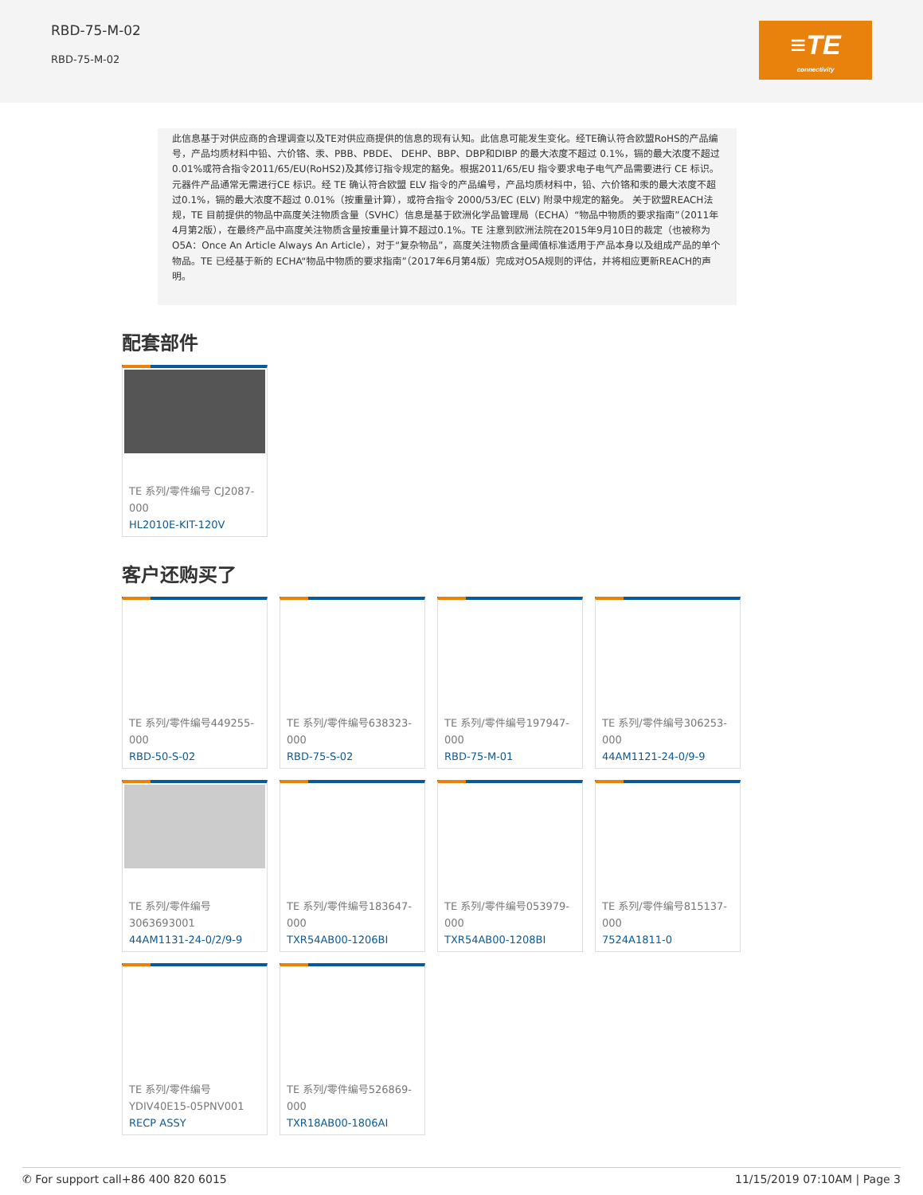RBD-75-M-02
RBD-75-M-02
≡TE
connectivity
此信息基于对供应商的合理调查以及TE对供应商提供的信息的现有认知。此信息可能发生变化。经TE确认符合欧盟RoHS的产品编号，产品均质材料中铅、六价铬、汞、PBB、PBDE、 DEHP、BBP、DBP和DIBP 的最大浓度不超过 0.1%，镉的最大浓度不超过 0.01%或符合指令2011/65/EU(RoHS2)及其修订指令规定的豁免。根据2011/65/EU 指令要求电子电气产品需要进行 CE 标识。元器件产品通常无需进行CE 标识。经 TE 确认符合欧盟 ELV 指令的产品编号，产品均质材料中，铅、六价铬和汞的最大浓度不超过0.1%，镉的最大浓度不超过 0.01%（按重量计算），或符合指令 2000/53/EC (ELV) 附录中规定的豁免。 关于欧盟REACH法规，TE 目前提供的物品中高度关注物质含量（SVHC）信息是基于欧洲化学品管理局（ECHA）“物品中物质的要求指南”（2011年4月第2版），在最终产品中高度关注物质含量按重量计算不超过0.1%。TE 注意到欧洲法院在2015年9月10日的裁定（也被称为O5A：Once An Article Always An Article），对于“复杂物品”，高度关注物质含量阈值标准适用于产品本身以及组成产品的单个物品。TE 已经基于新的 ECHA“物品中物质的要求指南”（2017年6月第4版）完成对O5A规则的评估，并将相应更新REACH的声明。
配套部件
TE 系列/零件编号 CJ2087-000
HL2010E-KIT-120V
客户还购买了
TE 系列/零件编号449255-000
RBD-50-S-02
TE 系列/零件编号638323-000
RBD-75-S-02
TE 系列/零件编号197947-000
RBD-75-M-01
TE 系列/零件编号306253-000
44AM1121-24-0/9-9
TE 系列/零件编号 3063693001
44AM1131-24-0/2/9-9
TE 系列/零件编号183647-000
TXR54AB00-1206BI
TE 系列/零件编号053979-000
TXR54AB00-1208BI
TE 系列/零件编号815137-000
7524A1811-0
TE 系列/零件编号 YDIV40E15-05PNV001
RECP ASSY
TE 系列/零件编号526869-000
TXR18AB00-1806AI
✆ For support call+86 400 820 6015 11/15/2019 07:10AM | Page 3